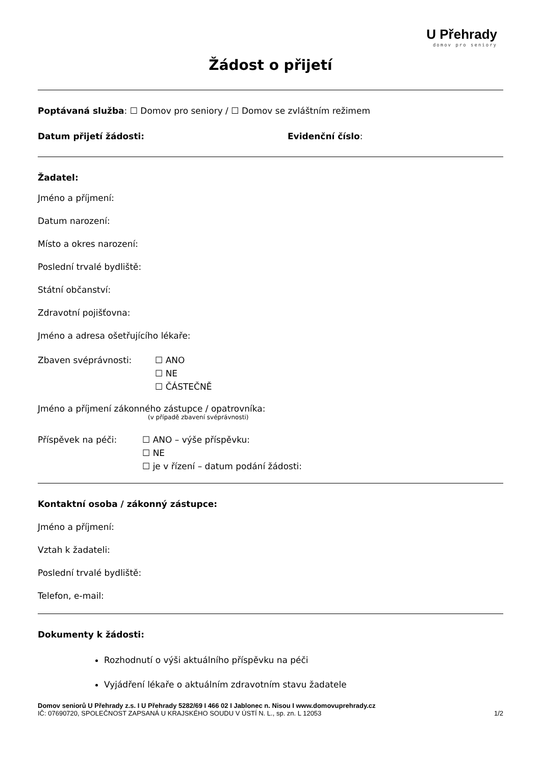U Přehrady
domov pro seniory
Žádost o přijetí
Poptávaná služba: ☐ Domov pro seniory / ☐ Domov se zvláštním režimem
Datum přijetí žádosti: Evidenční číslo:
Žadatel:
Jméno a příjmení:
Datum narození:
Místo a okres narození:
Poslední trvalé bydliště:
Státní občanství:
Zdravotní pojišťovna:
Jméno a adresa ošetřujícího lékaře:
Zbaven svéprávnosti: ☐ ANO
☐ NE
☐ ČÁSTEČNĚ
Jméno a příjmení zákonného zástupce / opatrovníka:
(v případě zbavení svéprávnosti)
Příspěvek na péči: ☐ ANO – výše příspěvku:
☐ NE
☐ je v řízení – datum podání žádosti:
Kontaktní osoba / zákonný zástupce:
Jméno a příjmení:
Vztah k žadateli:
Poslední trvalé bydliště:
Telefon, e-mail:
Dokumenty k žádosti:
Rozhodnutí o výši aktuálního příspěvku na péči
Vyjádření lékaře o aktuálním zdravotním stavu žadatele
Domov seniorů U Přehrady z.s. I U Přehrady 5282/69 I 466 02 I Jablonec n. Nisou I www.domovuprehrady.cz
IČ: 07690720, SPOLEČNOST ZAPSANÁ U KRAJSKÉHO SOUDU V ÚSTÍ N. L., sp. zn. L 12053 1/2